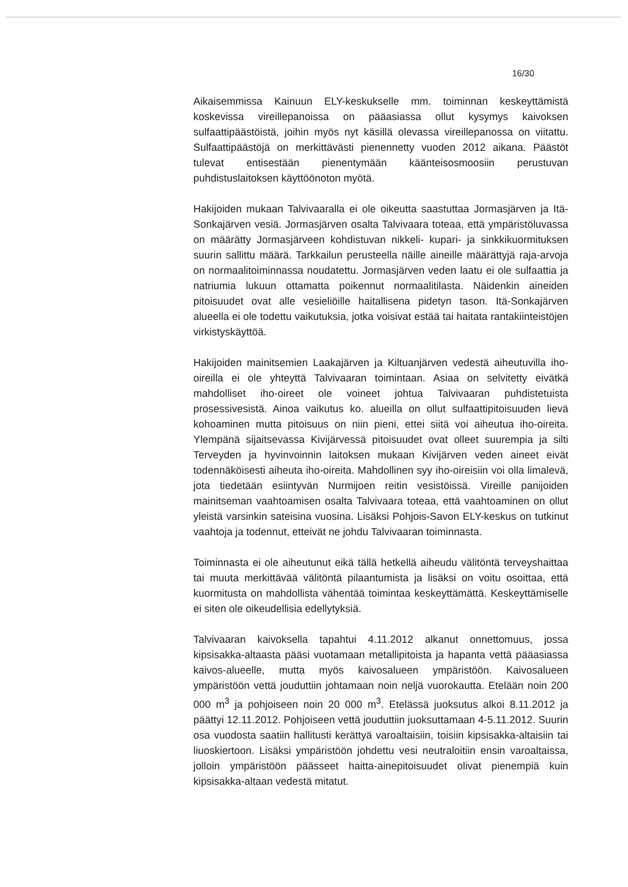16/30
Aikaisemmissa Kainuun ELY-keskukselle mm. toiminnan keskeyttämistä koskevissa vireillepanoissa on pääasiassa ollut kysymys kaivoksen sulfaattipäästöistä, joihin myös nyt käsillä olevassa vireillepanossa on viitattu. Sulfaattipäästöjä on merkittävästi pienennetty vuoden 2012 aikana. Päästöt tulevat entisestään pienentymään käänteisosmoosiin perustuvan puhdistuslaitoksen käyttöönoton myötä.
Hakijoiden mukaan Talvivaaralla ei ole oikeutta saastuttaa Jormasjärven ja Itä-Sonkajärven vesiä. Jormasjärven osalta Talvivaara toteaa, että ympäristöluvassa on määrätty Jormasjärveen kohdistuvan nikkeli- kupari- ja sinkkikuormituksen suurin sallittu määrä. Tarkkailun perusteella näille aineille määrättyjä raja-arvoja on normaalitoiminnassa noudatettu. Jormasjärven veden laatu ei ole sulfaattia ja natriumia lukuun ottamatta poikennut normaalitilasta. Näidenkin aineiden pitoisuudet ovat alle vesieliöille haitallisena pidetyn tason. Itä-Sonkajärven alueella ei ole todettu vaikutuksia, jotka voisivat estää tai haitata rantakiinteistöjen virkistyskäyttöä.
Hakijoiden mainitsemien Laakajärven ja Kiltuanjärven vedestä aiheutuvilla iho-oireilla ei ole yhteyttä Talvivaaran toimintaan. Asiaa on selvitetty eivätkä mahdolliset iho-oireet ole voineet johtua Talvivaaran puhdistetuista prosessivesistä. Ainoa vaikutus ko. alueilla on ollut sulfaattipitoisuuden lievä kohoaminen mutta pitoisuus on niin pieni, ettei siitä voi aiheutua iho-oireita. Ylempänä sijaitsevassa Kivijärvessä pitoisuudet ovat olleet suurempia ja silti Terveyden ja hyvinvoinnin laitoksen mukaan Kivijärven veden aineet eivät todennäköisesti aiheuta iho-oireita. Mahdollinen syy iho-oireisiin voi olla limalevä, jota tiedetään esiintyvän Nurmijoen reitin vesistöissä. Vireille panijoiden mainitseman vaahtoamisen osalta Talvivaara toteaa, että vaahtoaminen on ollut yleistä varsinkin sateisina vuosina. Lisäksi Pohjois-Savon ELY-keskus on tutkinut vaahtoja ja todennut, etteivät ne johdu Talvivaaran toiminnasta.
Toiminnasta ei ole aiheutunut eikä tällä hetkellä aiheudu välitöntä terveyshaittaa tai muuta merkittävää välitöntä pilaantumista ja lisäksi on voitu osoittaa, että kuormitusta on mahdollista vähentää toimintaa keskeyttämättä. Keskeyttämiselle ei siten ole oikeudellisia edellytyksiä.
Talvivaaran kaivoksella tapahtui 4.11.2012 alkanut onnettomuus, jossa kipsisakka-altaasta pääsi vuotamaan metallipitoista ja hapanta vettä pääasiassa kaivos-alueelle, mutta myös kaivosalueen ympäristöön. Kaivosalueen ympäristöön vettä jouduttiin johtamaan noin neljä vuorokautta. Etelään noin 200 000 m<sup>3</sup> ja pohjoiseen noin 20 000 m<sup>3</sup>. Etelässä juoksutus alkoi 8.11.2012 ja päättyi 12.11.2012. Pohjoiseen vettä jouduttiin juoksuttamaan 4-5.11.2012. Suurin osa vuodosta saatiin hallitusti kerättyä varoaltaisiin, toisiin kipsisakka-altaisiin tai liuoskiertoon. Lisäksi ympäristöön johdettu vesi neutraloitiin ensin varoaltaissa, jolloin ympäristöön päässeet haitta-ainepitoisuudet olivat pienempiä kuin kipsisakka-altaan vedestä mitatut.